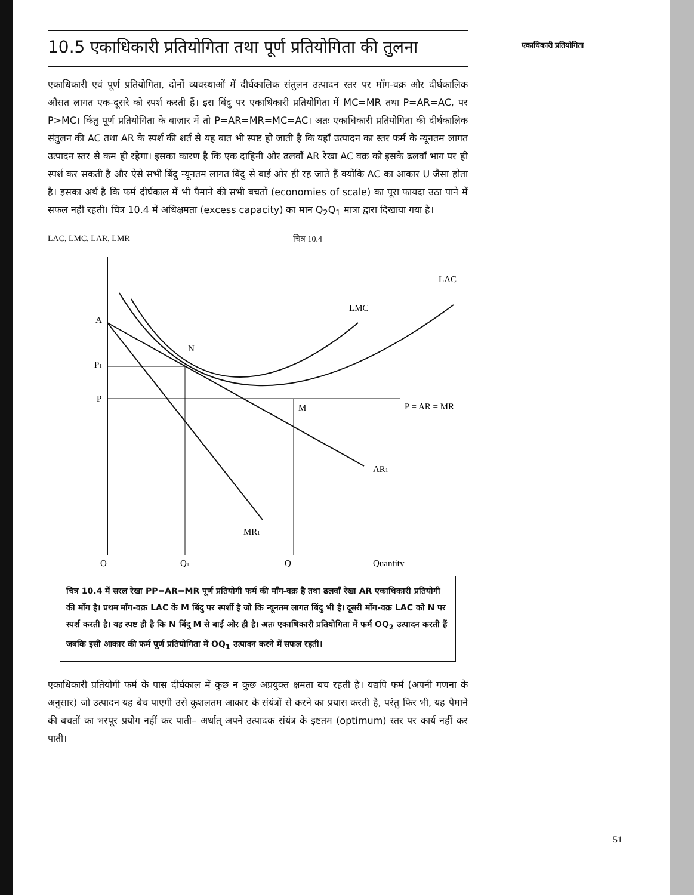10.5 एकाधिकारी प्रतियोगिता तथा पूर्ण प्रतियोगिता की तुलना
एकाधिकारी एवं पूर्ण प्रतियोगिता, दोनों व्यवस्थाओं में दीर्घकालिक संतुलन उत्पादन स्तर पर माँग-वक्र और दीर्घकालिक औसत लागत एक-दूसरे को स्पर्श करती हैं। इस बिंदु पर एकाधिकारी प्रतियोगिता में MC=MR तथा P=AR=AC, पर P>MC। किंतु पूर्ण प्रतियोगिता के बाज़ार में तो P=AR=MR=MC=AC। अतः एकाधिकारी प्रतियोगिता की दीर्घकालिक संतुलन की AC तथा AR के स्पर्श की शर्त से यह बात भी स्पष्ट हो जाती है कि यहाँ उत्पादन का स्तर फर्म के न्यूनतम लागत उत्पादन स्तर से कम ही रहेगा। इसका कारण है कि एक दाहिनी ओर ढलवाँ AR रेखा AC वक्र को इसके ढलवाँ भाग पर ही स्पर्श कर सकती है और ऐसे सभी बिंदु न्यूनतम लागत बिंदु से बाईं ओर ही रह जाते हैं क्योंकि AC का आकार U जैसा होता है। इसका अर्थ है कि फर्म दीर्घकाल में भी पैमाने की सभी बचतों (economies of scale) का पूरा फायदा उठा पाने में सफल नहीं रहती। चित्र 10.4 में अधिक्षमता (excess capacity) का मान Q<sub>2</sub>Q<sub>1</sub> मात्रा द्वारा दिखाया गया है।
LAC, LMC, LAR, LMR चित्र 10.4
A
P1
P
N
M
LAC
LMC
P = AR = MR
AR1
MR1
O
Q1
Q
Quantity
चित्र 10.4 में सरल रेखा PP=AR=MR पूर्ण प्रतियोगी फर्म की माँग-वक्र है तथा ढलवाँ रेखा AR एकाधिकारी प्रतियोगी की माँग है। प्रथम माँग-वक्र LAC के M बिंदु पर स्पर्शी है जो कि न्यूनतम लागत बिंदु भी है। दूसरी माँग-वक्र LAC को N पर स्पर्श करती है। यह स्पष्ट ही है कि N बिंदु M से बाईं ओर ही है। अतः एकाधिकारी प्रतियोगिता में फर्म OQ<sub>2</sub> उत्पादन करती हैं जबकि इसी आकार की फर्म पूर्ण प्रतियोगिता में OQ<sub>1</sub> उत्पादन करने में सफल रहती।
एकाधिकारी प्रतियोगी फर्म के पास दीर्घकाल में कुछ न कुछ अप्रयुक्त क्षमता बच रहती है। यद्यपि फर्म (अपनी गणना के अनुसार) जो उत्पादन यह बेच पाएगी उसे कुशलतम आकार के संयंत्रों से करने का प्रयास करती है, परंतु फिर भी, यह पैमाने की बचतों का भरपूर प्रयोग नहीं कर पाती– अर्थात् अपने उत्पादक संयंत्र के इष्टतम (optimum) स्तर पर कार्य नहीं कर पाती।
एकाधिकारी प्रतियोगिता
51